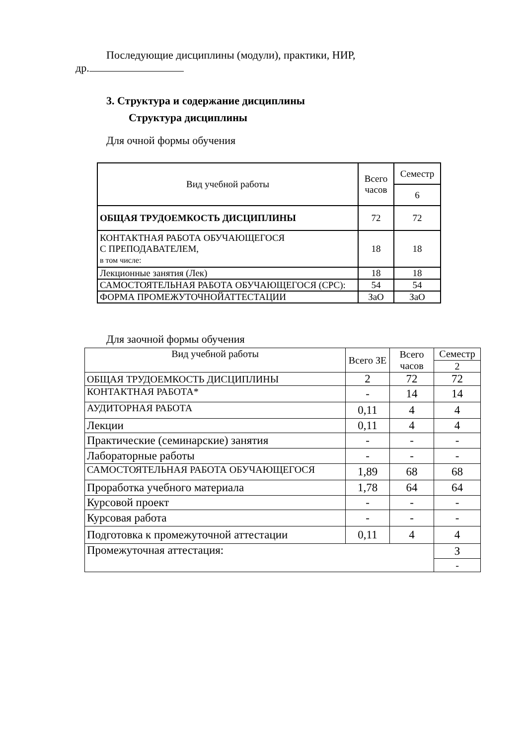Последующие дисциплины (модули), практики, НИР,
др.
3. Структура и содержание дисциплины
Структура дисциплины
Для очной формы обучения
| Вид учебной работы | Всего часов | Семестр |
| --- | --- | --- |
| | | 6 |
| ОБЩАЯ ТРУДОЕМКОСТЬ ДИСЦИПЛИНЫ | 72 | 72 |
| КОНТАКТНАЯ РАБОТА ОБУЧАЮЩЕГОСЯ С ПРЕПОДАВАТЕЛЕМ, в том числе: | 18 | 18 |
| Лекционные занятия (Лек) | 18 | 18 |
| САМОСТОЯТЕЛЬНАЯ РАБОТА ОБУЧАЮЩЕГОСЯ (СРС): | 54 | 54 |
| ФОРМА ПРОМЕЖУТОЧНОЙАТТЕСТАЦИИ | ЗаО | ЗаО |
Для заочной формы обучения
| Вид учебной работы | Всего ЗЕ | Всего часов | Семестр |
| --- | --- | --- | --- |
| | | | 2 |
| ОБЩАЯ ТРУДОЕМКОСТЬ ДИСЦИПЛИНЫ | 2 | 72 | 72 |
| КОНТАКТНАЯ РАБОТА* | - | 14 | 14 |
| АУДИТОРНАЯ РАБОТА | 0,11 | 4 | 4 |
| Лекции | 0,11 | 4 | 4 |
| Практические (семинарские) занятия | - | - | - |
| Лабораторные работы | - | - | - |
| САМОСТОЯТЕЛЬНАЯ РАБОТА ОБУЧАЮЩЕГОСЯ | 1,89 | 68 | 68 |
| Проработка учебного материала | 1,78 | 64 | 64 |
| Курсовой проект | - | - | - |
| Курсовая работа | - | - | - |
| Подготовка к промежуточной аттестации | 0,11 | 4 | 4 |
| Промежуточная аттестация: | | | З |
| | | | - |